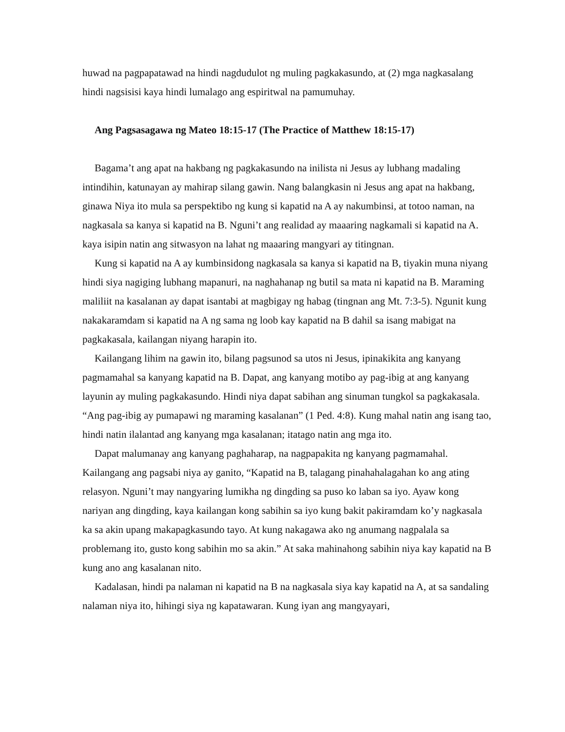huwad na pagpapatawad na hindi nagdudulot ng muling pagkakasundo, at (2) mga nagkasalang hindi nagsisisi kaya hindi lumalago ang espiritwal na pamumuhay.
Ang Pagsasagawa ng Mateo 18:15-17 (The Practice of Matthew 18:15-17)
Bagama’t ang apat na hakbang ng pagkakasundo na inilista ni Jesus ay lubhang madaling intindihin, katunayan ay mahirap silang gawin. Nang balangkasin ni Jesus ang apat na hakbang, ginawa Niya ito mula sa perspektibo ng kung si kapatid na A ay nakumbinsi, at totoo naman, na nagkasala sa kanya si kapatid na B. Nguni’t ang realidad ay maaaring nagkamali si kapatid na A. kaya isipin natin ang sitwasyon na lahat ng maaaring mangyari ay titingnan.
Kung si kapatid na A ay kumbinsidong nagkasala sa kanya si kapatid na B, tiyakin muna niyang hindi siya nagiging lubhang mapanuri, na naghahanap ng butil sa mata ni kapatid na B. Maraming maliliit na kasalanan ay dapat isantabi at magbigay ng habag (tingnan ang Mt. 7:3-5). Ngunit kung nakakaramdam si kapatid na A ng sama ng loob kay kapatid na B dahil sa isang mabigat na pagkakasala, kailangan niyang harapin ito.
Kailangang lihim na gawin ito, bilang pagsunod sa utos ni Jesus, ipinakikita ang kanyang pagmamahal sa kanyang kapatid na B. Dapat, ang kanyang motibo ay pag-ibig at ang kanyang layunin ay muling pagkakasundo. Hindi niya dapat sabihan ang sinuman tungkol sa pagkakasala. “Ang pag-ibig ay pumapawi ng maraming kasalanan” (1 Ped. 4:8). Kung mahal natin ang isang tao, hindi natin ilalantad ang kanyang mga kasalanan; itatago natin ang mga ito.
Dapat malumanay ang kanyang paghaharap, na nagpapakita ng kanyang pagmamahal. Kailangang ang pagsabi niya ay ganito, “Kapatid na B, talagang pinahahalagahan ko ang ating relasyon. Nguni’t may nangyaring lumikha ng dingding sa puso ko laban sa iyo. Ayaw kong nariyan ang dingding, kaya kailangan kong sabihin sa iyo kung bakit pakiramdam ko’y nagkasala ka sa akin upang makapagkasundo tayo. At kung nakagawa ako ng anumang nagpalala sa problemang ito, gusto kong sabihin mo sa akin.” At saka mahinahong sabihin niya kay kapatid na B kung ano ang kasalanan nito.
Kadalasan, hindi pa nalaman ni kapatid na B na nagkasala siya kay kapatid na A, at sa sandaling nalaman niya ito, hihingi siya ng kapatawaran. Kung iyan ang mangyayari,